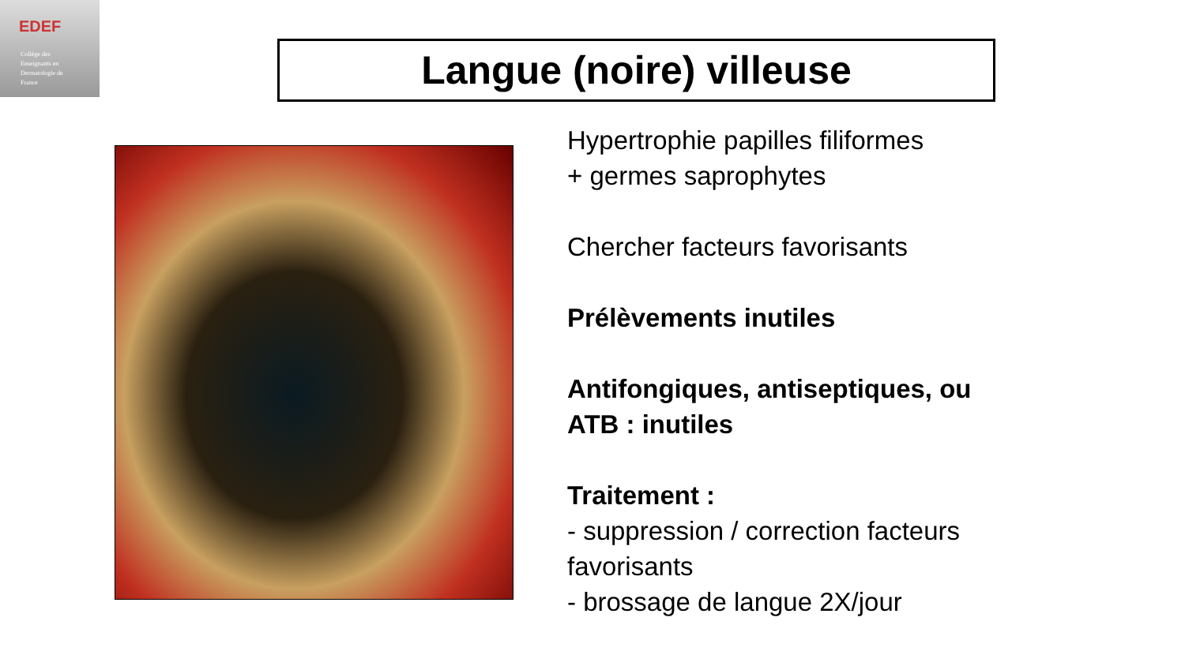EDEF
Collège des
Enseignants en
Dermatologie de
France
Langue (noire) villeuse
Hypertrophie papilles filiformes
+ germes saprophytes
Chercher facteurs favorisants
Prélèvements inutiles
Antifongiques, antiseptiques, ou ATB : inutiles
Traitement :
- suppression / correction facteurs favorisants
- brossage de langue 2X/jour